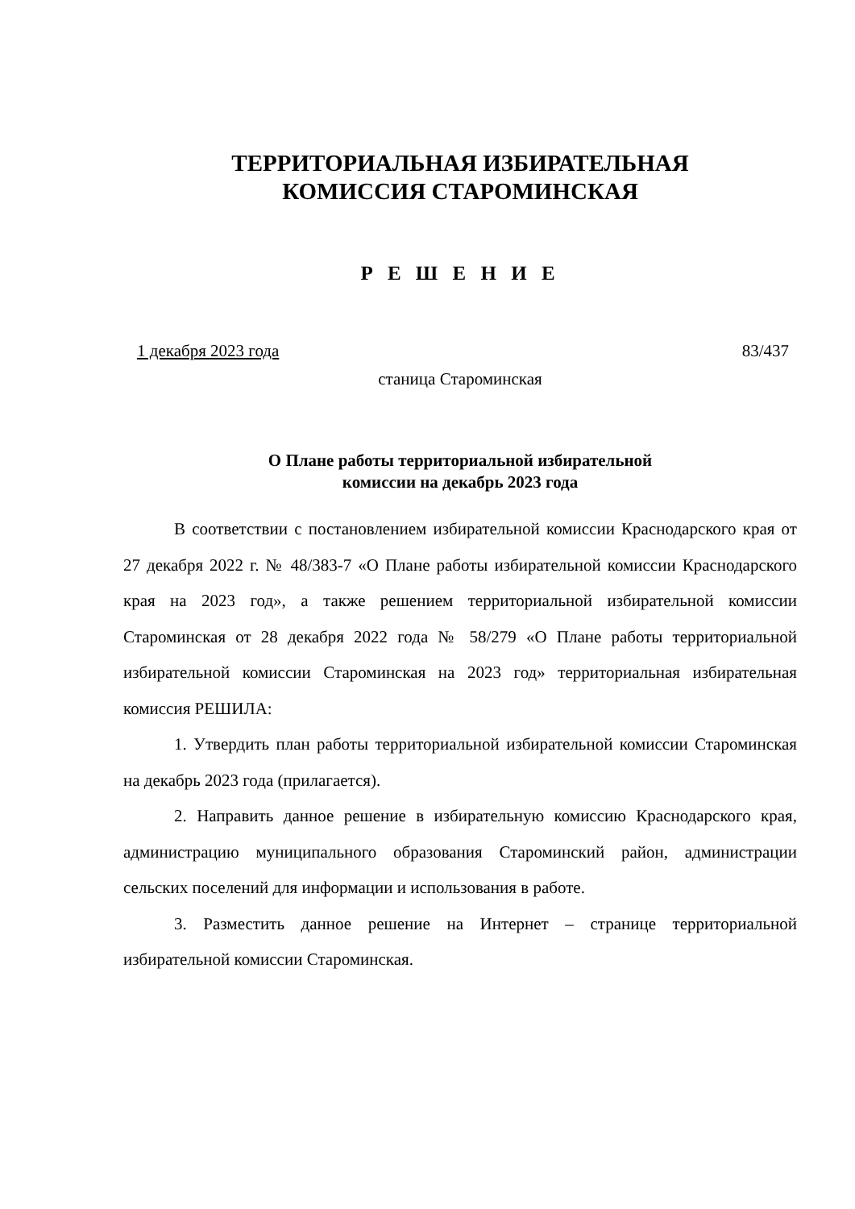ТЕРРИТОРИАЛЬНАЯ ИЗБИРАТЕЛЬНАЯ
КОМИССИЯ СТАРОМИНСКАЯ
Р Е Ш Е Н И Е
1 декабря 2023 года 83/437
станица Староминская
О Плане работы территориальной избирательной
комиссии на декабрь 2023 года
В соответствии с постановлением избирательной комиссии Краснодарского края от 27 декабря 2022 г. № 48/383-7 «О Плане работы избирательной комиссии Краснодарского края на 2023 год», а также решением территориальной избирательной комиссии Староминская от 28 декабря 2022 года № 58/279 «О Плане работы территориальной избирательной комиссии Староминская на 2023 год» территориальная избирательная комиссия РЕШИЛА:
1. Утвердить план работы территориальной избирательной комиссии Староминская на декабрь 2023 года (прилагается).
2. Направить данное решение в избирательную комиссию Краснодарского края, администрацию муниципального образования Староминский район, администрации сельских поселений для информации и использования в работе.
3. Разместить данное решение на Интернет – странице территориальной избирательной комиссии Староминская.